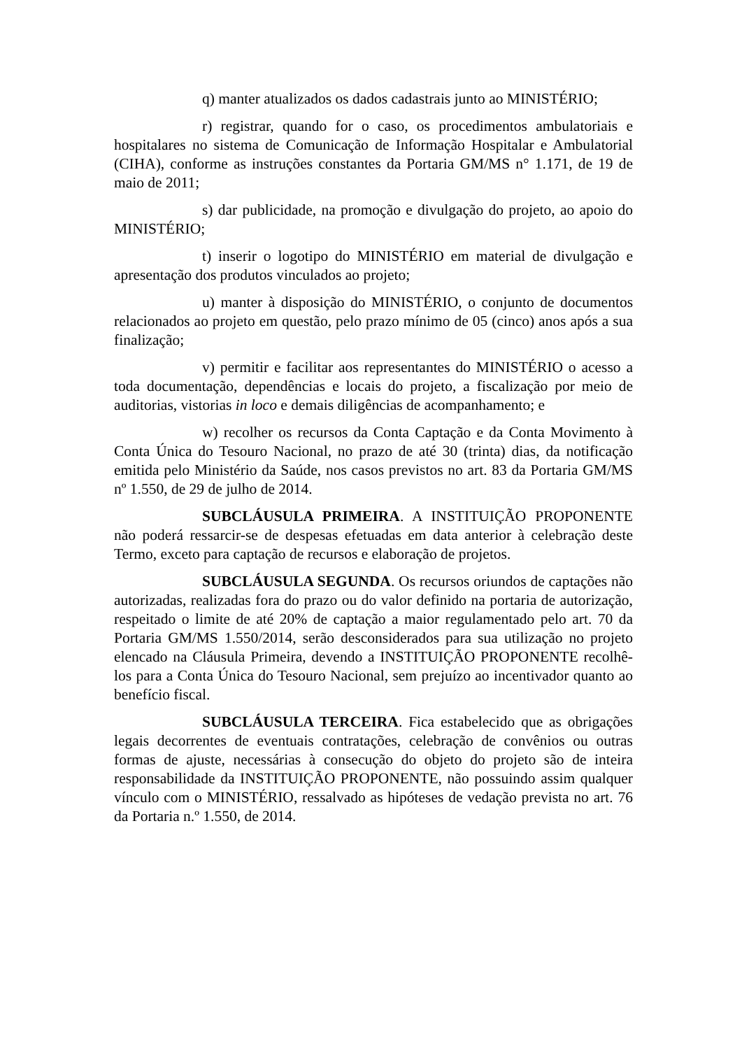q) manter atualizados os dados cadastrais junto ao MINISTÉRIO;
r) registrar, quando for o caso, os procedimentos ambulatoriais e hospitalares no sistema de Comunicação de Informação Hospitalar e Ambulatorial (CIHA), conforme as instruções constantes da Portaria GM/MS n° 1.171, de 19 de maio de 2011;
s) dar publicidade, na promoção e divulgação do projeto, ao apoio do MINISTÉRIO;
t) inserir o logotipo do MINISTÉRIO em material de divulgação e apresentação dos produtos vinculados ao projeto;
u) manter à disposição do MINISTÉRIO, o conjunto de documentos relacionados ao projeto em questão, pelo prazo mínimo de 05 (cinco) anos após a sua finalização;
v) permitir e facilitar aos representantes do MINISTÉRIO o acesso a toda documentação, dependências e locais do projeto, a fiscalização por meio de auditorias, vistorias in loco e demais diligências de acompanhamento; e
w) recolher os recursos da Conta Captação e da Conta Movimento à Conta Única do Tesouro Nacional, no prazo de até 30 (trinta) dias, da notificação emitida pelo Ministério da Saúde, nos casos previstos no art. 83 da Portaria GM/MS nº 1.550, de 29 de julho de 2014.
SUBCLÁUSULA PRIMEIRA. A INSTITUIÇÃO PROPONENTE não poderá ressarcir-se de despesas efetuadas em data anterior à celebração deste Termo, exceto para captação de recursos e elaboração de projetos.
SUBCLÁUSULA SEGUNDA. Os recursos oriundos de captações não autorizadas, realizadas fora do prazo ou do valor definido na portaria de autorização, respeitado o limite de até 20% de captação a maior regulamentado pelo art. 70 da Portaria GM/MS 1.550/2014, serão desconsiderados para sua utilização no projeto elencado na Cláusula Primeira, devendo a INSTITUIÇÃO PROPONENTE recolhê-los para a Conta Única do Tesouro Nacional, sem prejuízo ao incentivador quanto ao benefício fiscal.
SUBCLÁUSULA TERCEIRA. Fica estabelecido que as obrigações legais decorrentes de eventuais contratações, celebração de convênios ou outras formas de ajuste, necessárias à consecução do objeto do projeto são de inteira responsabilidade da INSTITUIÇÃO PROPONENTE, não possuindo assim qualquer vínculo com o MINISTÉRIO, ressalvado as hipóteses de vedação prevista no art. 76 da Portaria n.º 1.550, de 2014.